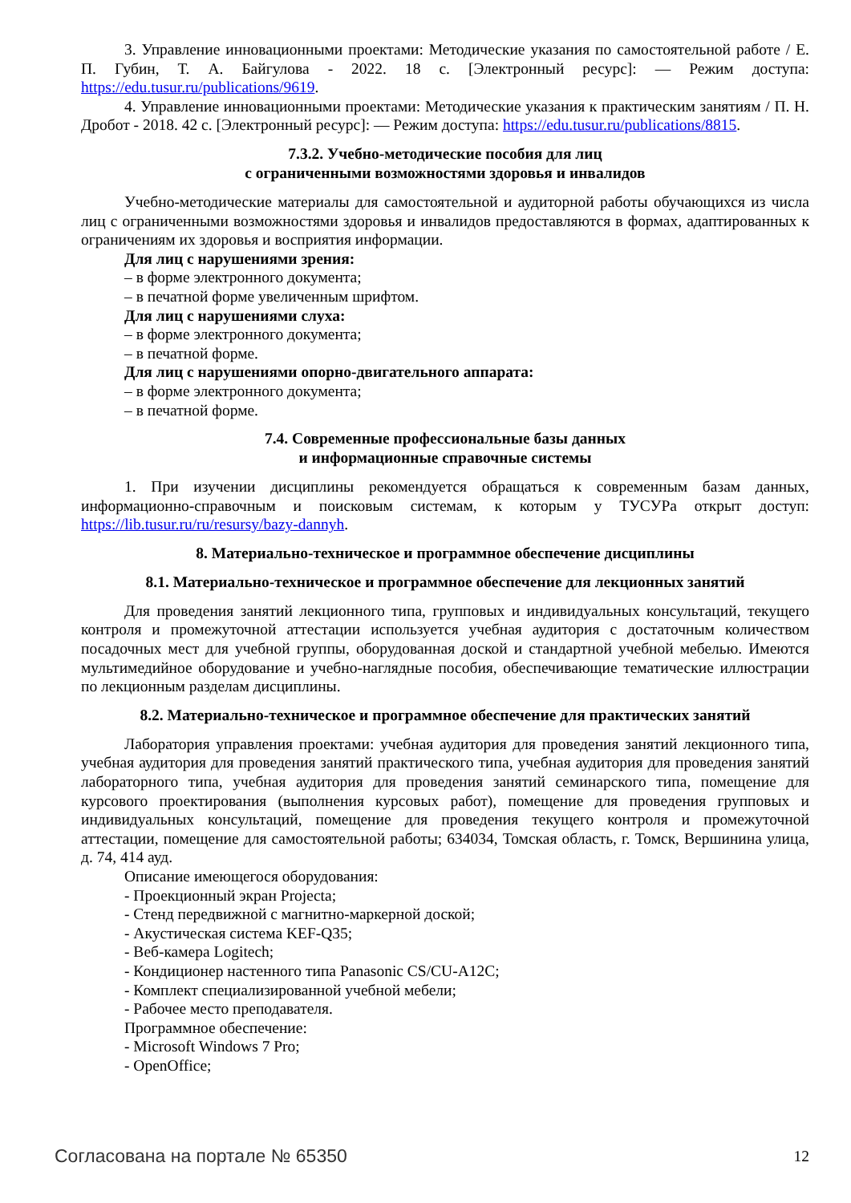3. Управление инновационными проектами: Методические указания по самостоятельной работе / Е. П. Губин, Т. А. Байгулова - 2022. 18 с. [Электронный ресурс]: — Режим доступа: https://edu.tusur.ru/publications/9619.
4. Управление инновационными проектами: Методические указания к практическим занятиям / П. Н. Дробот - 2018. 42 с. [Электронный ресурс]: — Режим доступа: https://edu.tusur.ru/publications/8815.
7.3.2. Учебно-методические пособия для лиц
с ограниченными возможностями здоровья и инвалидов
Учебно-методические материалы для самостоятельной и аудиторной работы обучающихся из числа лиц с ограниченными возможностями здоровья и инвалидов предоставляются в формах, адаптированных к ограничениям их здоровья и восприятия информации.
Для лиц с нарушениями зрения:
– в форме электронного документа;
– в печатной форме увеличенным шрифтом.
Для лиц с нарушениями слуха:
– в форме электронного документа;
– в печатной форме.
Для лиц с нарушениями опорно-двигательного аппарата:
– в форме электронного документа;
– в печатной форме.
7.4. Современные профессиональные базы данных
и информационные справочные системы
1. При изучении дисциплины рекомендуется обращаться к современным базам данных, информационно-справочным и поисковым системам, к которым у ТУСУРа открыт доступ: https://lib.tusur.ru/ru/resursy/bazy-dannyh.
8. Материально-техническое и программное обеспечение дисциплины
8.1. Материально-техническое и программное обеспечение для лекционных занятий
Для проведения занятий лекционного типа, групповых и индивидуальных консультаций, текущего контроля и промежуточной аттестации используется учебная аудитория с достаточным количеством посадочных мест для учебной группы, оборудованная доской и стандартной учебной мебелью. Имеются мультимедийное оборудование и учебно-наглядные пособия, обеспечивающие тематические иллюстрации по лекционным разделам дисциплины.
8.2. Материально-техническое и программное обеспечение для практических занятий
Лаборатория управления проектами: учебная аудитория для проведения занятий лекционного типа, учебная аудитория для проведения занятий практического типа, учебная аудитория для проведения занятий лабораторного типа, учебная аудитория для проведения занятий семинарского типа, помещение для курсового проектирования (выполнения курсовых работ), помещение для проведения групповых и индивидуальных консультаций, помещение для проведения текущего контроля и промежуточной аттестации, помещение для самостоятельной работы; 634034, Томская область, г. Томск, Вершинина улица, д. 74, 414 ауд.
Описание имеющегося оборудования:
- Проекционный экран Projecta;
- Стенд передвижной с магнитно-маркерной доской;
- Акустическая система KEF-Q35;
- Веб-камера Logitech;
- Кондиционер настенного типа Panasonic CS/CU-A12C;
- Комплект специализированной учебной мебели;
- Рабочее место преподавателя.
Программное обеспечение:
- Microsoft Windows 7 Pro;
- OpenOffice;
Согласована на портале № 65350 12